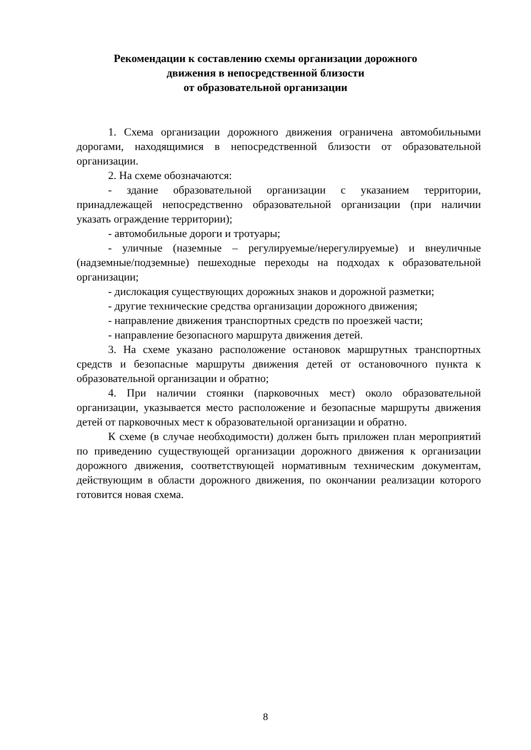Рекомендации к составлению схемы организации дорожного
движения в непосредственной близости
от образовательной организации
1. Схема организации дорожного движения ограничена автомобильными дорогами, находящимися в непосредственной близости от образовательной организации.
2. На схеме обозначаются:
- здание образовательной организации с указанием территории, принадлежащей непосредственно образовательной организации (при наличии указать ограждение территории);
- автомобильные дороги и тротуары;
- уличные (наземные – регулируемые/нерегулируемые) и внеуличные (надземные/подземные) пешеходные переходы на подходах к образовательной организации;
- дислокация существующих дорожных знаков и дорожной разметки;
- другие технические средства организации дорожного движения;
- направление движения транспортных средств по проезжей части;
- направление безопасного маршрута движения детей.
3. На схеме указано расположение остановок маршрутных транспортных средств и безопасные маршруты движения детей от остановочного пункта к образовательной организации и обратно;
4. При наличии стоянки (парковочных мест) около образовательной организации, указывается место расположение и безопасные маршруты движения детей от парковочных мест к образовательной организации и обратно.
К схеме (в случае необходимости) должен быть приложен план мероприятий по приведению существующей организации дорожного движения к организации дорожного движения, соответствующей нормативным техническим документам, действующим в области дорожного движения, по окончании реализации которого готовится новая схема.
8